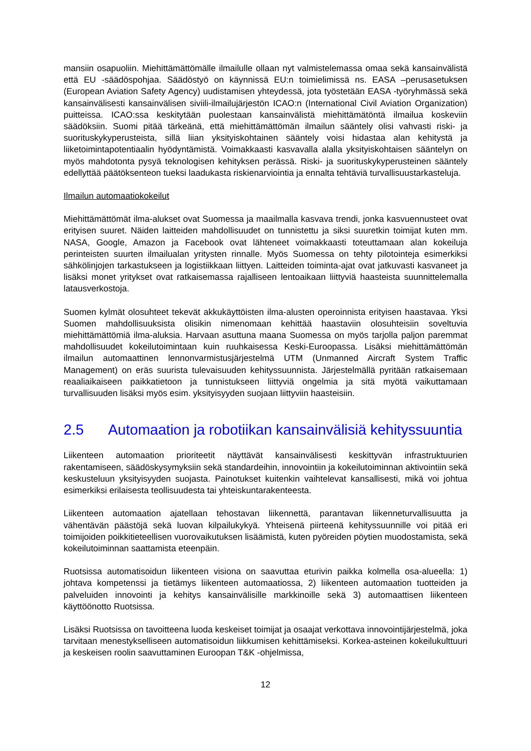mansiin osapuoliin. Miehittämättömälle ilmailulle ollaan nyt valmistelemassa omaa sekä kansainvälistä että EU -säädöspohjaa. Säädöstyö on käynnissä EU:n toimielimissä ns. EASA –perusasetuksen (European Aviation Safety Agency) uudistamisen yhteydessä, jota työstetään EASA -työryhmässä sekä kansainvälisesti kansainvälisen siviili-ilmailujärjestön ICAO:n (International Civil Aviation Organization) puitteissa. ICAO:ssa keskitytään puolestaan kansainvälistä miehittämätöntä ilmailua koskeviin säädöksiin. Suomi pitää tärkeänä, että miehittämättömän ilmailun sääntely olisi vahvasti riski- ja suorituskykyperusteista, sillä liian yksityiskohtainen sääntely voisi hidastaa alan kehitystä ja liiketoimintapotentiaalin hyödyntämistä. Voimakkaasti kasvavalla alalla yksityiskohtaisen sääntelyn on myös mahdotonta pysyä teknologisen kehityksen perässä. Riski- ja suorituskykyperusteinen sääntely edellyttää päätöksenteon tueksi laadukasta riskienarviointia ja ennalta tehtäviä turvallisuustarkasteluja.
Ilmailun automaatiokokeilut
Miehittämättömät ilma-alukset ovat Suomessa ja maailmalla kasvava trendi, jonka kasvuennusteet ovat erityisen suuret. Näiden laitteiden mahdollisuudet on tunnistettu ja siksi suuretkin toimijat kuten mm. NASA, Google, Amazon ja Facebook ovat lähteneet voimakkaasti toteuttamaan alan kokeiluja perinteisten suurten ilmailualan yritysten rinnalle. Myös Suomessa on tehty pilotointeja esimerkiksi sähkölinjojen tarkastukseen ja logistiikkaan liittyen. Laitteiden toiminta-ajat ovat jatkuvasti kasvaneet ja lisäksi monet yritykset ovat ratkaisemassa rajalliseen lentoaikaan liittyviä haasteista suunnittelemalla latausverkostoja.
Suomen kylmät olosuhteet tekevät akkukäyttöisten ilma-alusten operoinnista erityisen haastavaa. Yksi Suomen mahdollisuuksista olisikin nimenomaan kehittää haastaviin olosuhteisiin soveltuvia miehittämättömiä ilma-aluksia. Harvaan asuttuna maana Suomessa on myös tarjolla paljon paremmat mahdollisuudet kokeilutoimintaan kuin ruuhkaisessa Keski-Euroopassa. Lisäksi miehittämättömän ilmailun automaattinen lennonvarmistusjärjestelmä UTM (Unmanned Aircraft System Traffic Management) on eräs suurista tulevaisuuden kehityssuunnista. Järjestelmällä pyritään ratkaisemaan reaaliaikaiseen paikkatietoon ja tunnistukseen liittyviä ongelmia ja sitä myötä vaikuttamaan turvallisuuden lisäksi myös esim. yksityisyyden suojaan liittyviin haasteisiin.
2.5 Automaation ja robotiikan kansainvälisiä kehityssuuntia
Liikenteen automaation prioriteetit näyttävät kansainvälisesti keskittyvän infrastruktuurien rakentamiseen, säädöskysymyksiin sekä standardeihin, innovointiin ja kokeilutoiminnan aktivointiin sekä keskusteluun yksityisyyden suojasta. Painotukset kuitenkin vaihtelevat kansallisesti, mikä voi johtua esimerkiksi erilaisesta teollisuudesta tai yhteiskuntarakenteesta.
Liikenteen automaation ajatellaan tehostavan liikennettä, parantavan liikenneturvallisuutta ja vähentävän päästöjä sekä luovan kilpailukykyä. Yhteisenä piirteenä kehityssuunnille voi pitää eri toimijoiden poikkitieteellisen vuorovaikutuksen lisäämistä, kuten pyöreiden pöytien muodostamista, sekä kokeilutoiminnan saattamista eteenpäin.
Ruotsissa automatisoidun liikenteen visiona on saavuttaa eturivin paikka kolmella osa-alueella: 1) johtava kompetenssi ja tietämys liikenteen automaatiossa, 2) liikenteen automaation tuotteiden ja palveluiden innovointi ja kehitys kansainvälisille markkinoille sekä 3) automaattisen liikenteen käyttöönotto Ruotsissa.
Lisäksi Ruotsissa on tavoitteena luoda keskeiset toimijat ja osaajat verkottava innovointijärjestelmä, joka tarvitaan menestykselliseen automatisoidun liikkumisen kehittämiseksi. Korkea-asteinen kokeilukulttuuri ja keskeisen roolin saavuttaminen Euroopan T&K -ohjelmissa,
12